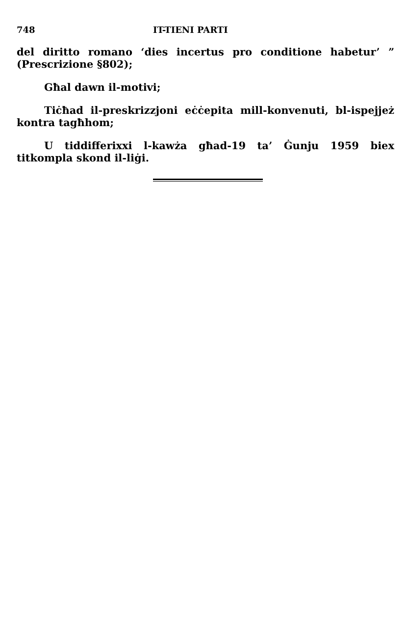748 IT-TIENI PARTI
del diritto romano ‘dies incertus pro conditione habetur’ ” (Prescrizione §802);
Għal dawn il-motivi;
Tiċħad il-preskrizzjoni eċċepita mill-konvenuti, bl-ispejjeż kontra tagħhom;
U tiddifferixxi l-kawża għad-19 ta’ Ġunju 1959 biex titkompla skond il-liġi.